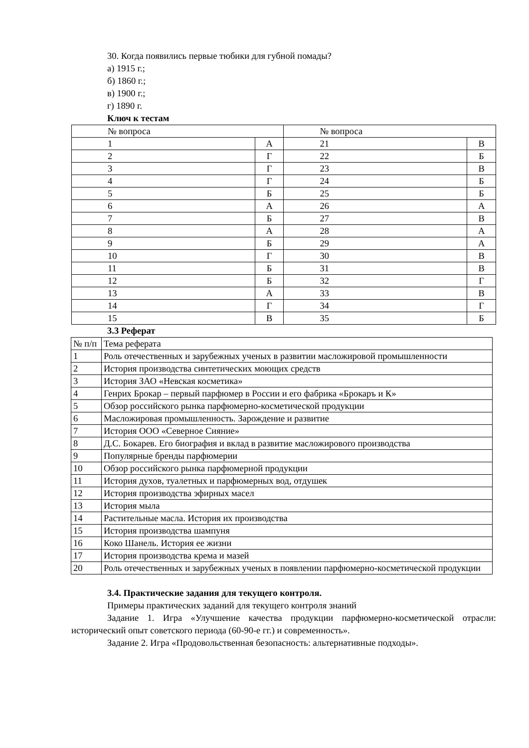30. Когда появились первые тюбики для губной помады?
а) 1915 г.;
б) 1860 г.;
в) 1900 г.;
г) 1890 г.
Ключ к тестам
| № вопроса | | № вопроса | |
| 1 | А | 21 | В |
| 2 | Г | 22 | Б |
| 3 | Г | 23 | В |
| 4 | Г | 24 | Б |
| 5 | Б | 25 | Б |
| 6 | А | 26 | А |
| 7 | Б | 27 | В |
| 8 | А | 28 | А |
| 9 | Б | 29 | А |
| 10 | Г | 30 | В |
| 11 | Б | 31 | В |
| 12 | Б | 32 | Г |
| 13 | А | 33 | В |
| 14 | Г | 34 | Г |
| 15 | В | 35 | Б |
3.3 Реферат
| № п/п | Тема реферата |
| 1 | Роль отечественных и зарубежных ученых в развитии масложировой промышленности |
| 2 | История производства синтетических моющих средств |
| 3 | История ЗАО «Невская косметика» |
| 4 | Генрих Брокар – первый парфюмер в России и его фабрика «Брокаръ и К» |
| 5 | Обзор российского рынка парфюмерно-косметической продукции |
| 6 | Масложировая промышленность. Зарождение и развитие |
| 7 | История ООО «Северное Сияние» |
| 8 | Д.С. Бокарев. Его биография и вклад в развитие масложирового производства |
| 9 | Популярные бренды парфюмерии |
| 10 | Обзор российского рынка парфюмерной продукции |
| 11 | История духов, туалетных и парфюмерных вод, отдушек |
| 12 | История производства эфирных масел |
| 13 | История мыла |
| 14 | Растительные масла. История их производства |
| 15 | История производства шампуня |
| 16 | Коко Шанель. История ее жизни |
| 17 | История производства крема и мазей |
| 20 | Роль отечественных и зарубежных ученых в появлении парфюмерно-косметической продукции |
3.4. Практические задания для текущего контроля.
Примеры практических заданий для текущего контроля знаний
Задание 1. Игра «Улучшение качества продукции парфюмерно-косметической отрасли: исторический опыт советского периода (60-90-е гг.) и современность».
Задание 2. Игра «Продовольственная безопасность: альтернативные подходы».